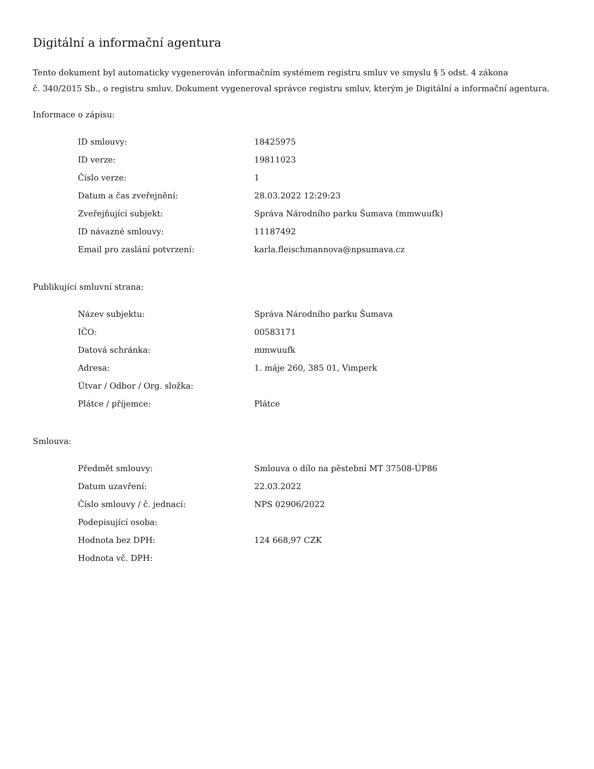Digitální a informační agentura
Tento dokument byl automaticky vygenerován informačním systémem registru smluv ve smyslu § 5 odst. 4 zákona
č. 340/2015 Sb., o registru smluv. Dokument vygeneroval správce registru smluv, kterým je Digitální a informační agentura.
Informace o zápisu:
| ID smlouvy: | 18425975 |
| ID verze: | 19811023 |
| Číslo verze: | 1 |
| Datum a čas zveřejnění: | 28.03.2022 12:29:23 |
| Zveřejňující subjekt: | Správa Národního parku Šumava (mmwuufk) |
| ID návazné smlouvy: | 11187492 |
| Email pro zaslání potvrzení: | karla.fleischmannova@npsumava.cz |
Publikující smluvní strana:
| Název subjektu: | Správa Národního parku Šumava |
| IČO: | 00583171 |
| Datová schránka: | mmwuufk |
| Adresa: | 1. máje 260, 385 01, Vimperk |
| Útvar / Odbor / Org. složka: | |
| Plátce / příjemce: | Plátce |
Smlouva:
| Předmět smlouvy: | Smlouva o dílo na pěstební MT 37508-ÚP86 |
| Datum uzavření: | 22.03.2022 |
| Číslo smlouvy / č. jednací: | NPS 02906/2022 |
| Podepisující osoba: | |
| Hodnota bez DPH: | 124 668,97 CZK |
| Hodnota vč. DPH: | |